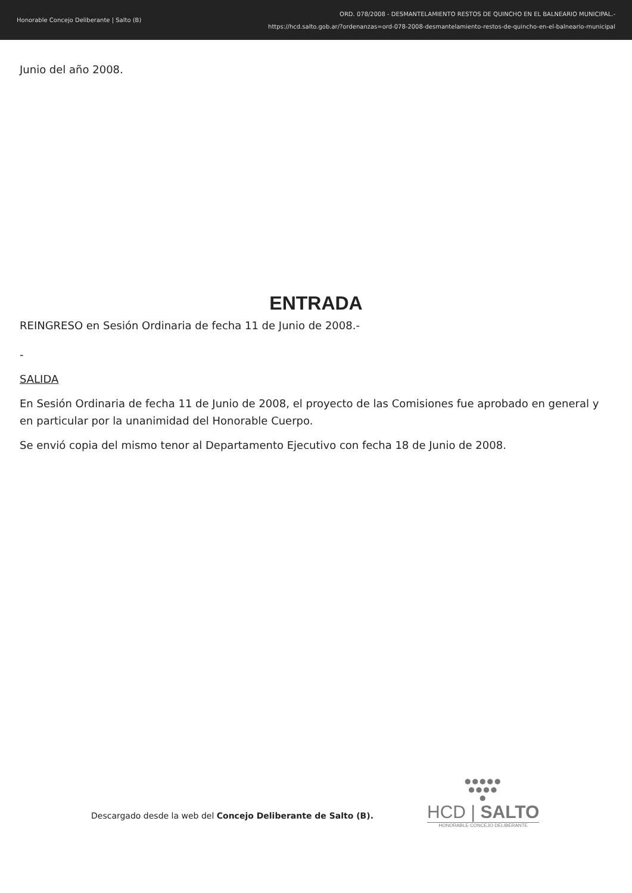Honorable Concejo Deliberante | Salto (B)
ORD. 078/2008 - DESMANTELAMIENTO RESTOS DE QUINCHO EN EL BALNEARIO MUNICIPAL.-
https://hcd.salto.gob.ar/?ordenanzas=ord-078-2008-desmantelamiento-restos-de-quincho-en-el-balneario-municipal
Junio del año 2008.
ENTRADA
REINGRESO en Sesión Ordinaria de fecha 11 de Junio de 2008.-
-
SALIDA
En Sesión Ordinaria de fecha 11 de Junio de 2008, el proyecto de las Comisiones fue aprobado en general y en particular por la unanimidad del Honorable Cuerpo.
Se envió copia del mismo tenor al Departamento Ejecutivo con fecha 18 de Junio de 2008.
Descargado desde la web del Concejo Deliberante de Salto (B).
●●●●●
●●●●
●
HCD | SALTO
HONORABLE CONCEJO DELIBERANTE